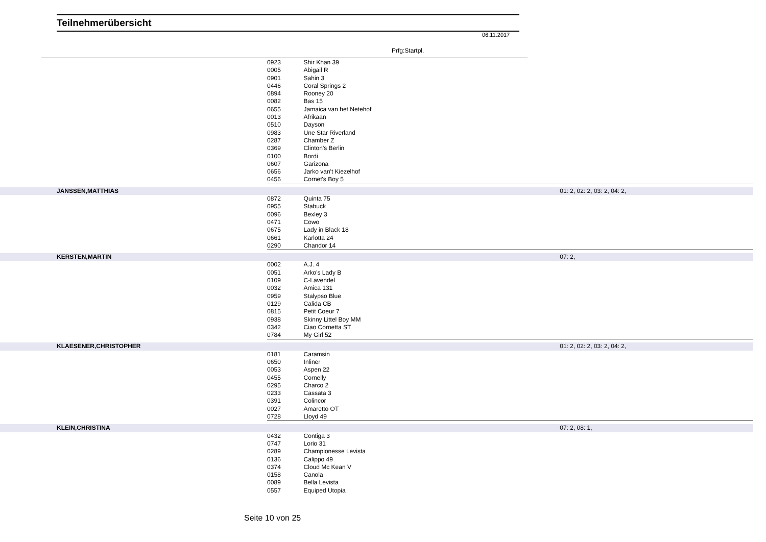Teilnehmerübersicht
06.11.2017
Prfg:Startpl.
| | 0923 | Shir Khan 39 | |
| | 0005 | Abigail R | |
| | 0901 | Sahin 3 | |
| | 0446 | Coral Springs 2 | |
| | 0894 | Rooney 20 | |
| | 0082 | Bas 15 | |
| | 0655 | Jamaica van het Netehof | |
| | 0013 | Afrikaan | |
| | 0510 | Dayson | |
| | 0983 | Une Star Riverland | |
| | 0287 | Chamber Z | |
| | 0369 | Clinton's Berlin | |
| | 0100 | Bordi | |
| | 0607 | Garizona | |
| | 0656 | Jarko van't Kiezelhof | |
| | 0456 | Cornet's Boy 5 | |
| JANSSEN,MATTHIAS | | | 01: 2, 02: 2, 03: 2, 04: 2, |
| | 0872 | Quinta 75 | |
| | 0955 | Stabuck | |
| | 0096 | Bexley 3 | |
| | 0471 | Cowo | |
| | 0675 | Lady in Black 18 | |
| | 0661 | Karlotta 24 | |
| | 0290 | Chandor 14 | |
| KERSTEN,MARTIN | | | 07: 2, |
| | 0002 | A.J. 4 | |
| | 0051 | Arko's Lady B | |
| | 0109 | C-Lavendel | |
| | 0032 | Amica 131 | |
| | 0959 | Stalypso Blue | |
| | 0129 | Calida CB | |
| | 0815 | Petit Coeur 7 | |
| | 0938 | Skinny Littel Boy MM | |
| | 0342 | Ciao Cornetta ST | |
| | 0784 | My Girl 52 | |
| KLAESENER,CHRISTOPHER | | | 01: 2, 02: 2, 03: 2, 04: 2, |
| | 0181 | Caramsin | |
| | 0650 | Inliner | |
| | 0053 | Aspen 22 | |
| | 0455 | Cornelly | |
| | 0295 | Charco 2 | |
| | 0233 | Cassata 3 | |
| | 0391 | Colincor | |
| | 0027 | Amaretto OT | |
| | 0728 | Lloyd 49 | |
| KLEIN,CHRISTINA | | | 07: 2, 08: 1, |
| | 0432 | Contiga 3 | |
| | 0747 | Lorio 31 | |
| | 0289 | Championesse Levista | |
| | 0136 | Calippo 49 | |
| | 0374 | Cloud Mc Kean V | |
| | 0158 | Canola | |
| | 0089 | Bella Levista | |
| | 0557 | Equiped Utopia | |
Seite 10 von 25